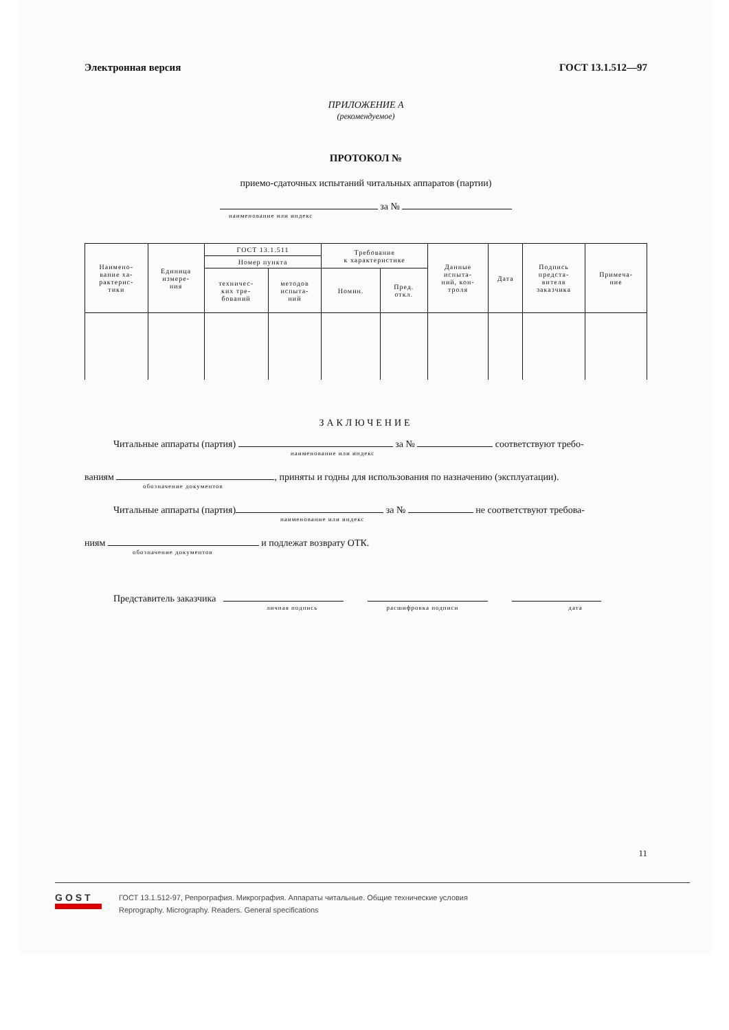Электронная версия ГОСТ 13.1.512—97
ПРИЛОЖЕНИЕ А
(рекомендуемое)
ПРОТОКОЛ №
приемо-сдаточных испытаний читальных аппаратов (партии)
за №
наименование или индекс
| Наимено- вание ха- рактерис- тики | Единица измере- ния | ГОСТ 13.1.511 | | Требование к характеристике | | Данные испыта- ний, кон- троля | Дата | Подпись предста- вителя заказчика | Примеча- ние |
| | | Номер пункта | | | | | | | |
| | | техничес- ких тре- бований | методов испыта- ний | Номин. | Пред. откл. | | | | |
ЗАКЛЮЧЕНИЕ
Читальные аппараты (партия) за № соответствуют требо-
наименование или индекс
ваниям , приняты и годны для использования по назначению (эксплуатации).
обозначение документов
Читальные аппараты (партия) за № не соответствуют требова-
наименование или индекс
ниям и подлежат возврату ОТК.
обозначение документов
Представитель заказчика
личная подпись расшифровка подписи дата
11
GOST
ГОСТ 13.1.512-97, Репрография. Микрография. Аппараты читальные. Общие технические условия
Reprography. Micrography. Readers. General specifications